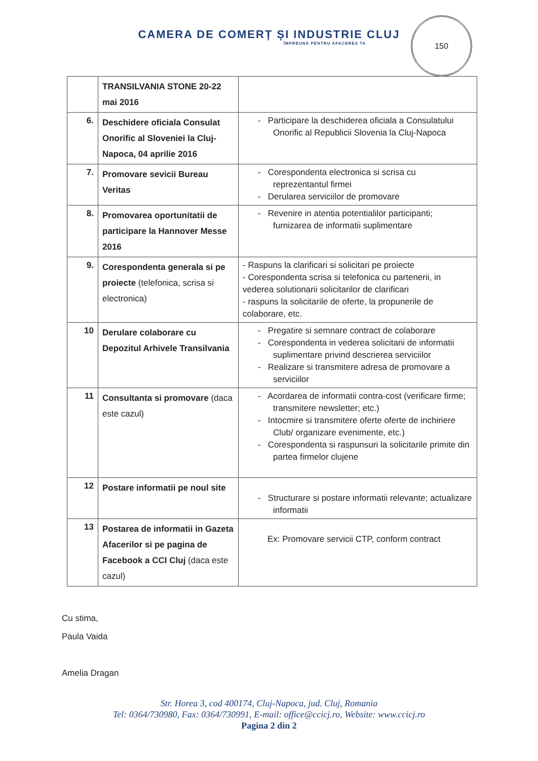CAMERA DE COMERȚ ȘI INDUSTRIE CLUJ
ÎMPREUNĂ PENTRU AFACEREA TA
150
| | TRANSILVANIA STONE 20-22 mai 2016 | |
| 6. | Deschidere oficiala Consulat Onorific al Sloveniei la Cluj-Napoca, 04 aprilie 2016 | - Participare la deschiderea oficiala a Consulatului Onorific al Republicii Slovenia la Cluj-Napoca |
| 7. | Promovare sevicii Bureau Veritas | - Corespondenta electronica si scrisa cu reprezentantul firmei - Derularea serviciilor de promovare |
| 8. | Promovarea oportunitatii de participare la Hannover Messe 2016 | - Revenire in atentia potentialilor participanti; furnizarea de informatii suplimentare |
| 9. | Corespondenta generala si pe proiecte (telefonica, scrisa si electronica) | - Raspuns la clarificari si solicitari pe proiecte - Corespondenta scrisa si telefonica cu partenerii, in vederea solutionarii solicitarilor de clarificari - raspuns la solicitarile de oferte, la propunerile de colaborare, etc. |
| 10 | Derulare colaborare cu Depozitul Arhivele Transilvania | - Pregatire si semnare contract de colaborare - Corespondenta in vederea solicitarii de informatii suplimentare privind descrierea serviciilor - Realizare si transmitere adresa de promovare a serviciilor |
| 11 | Consultanta si promovare (daca este cazul) | - Acordarea de informatii contra-cost (verificare firme; transmitere newsletter; etc.) - Intocmire si transmitere oferte oferte de inchiriere Club/ organizare evenimente, etc.) - Corespondenta si raspunsuri la solicitarile primite din partea firmelor clujene |
| 12 | Postare informatii pe noul site | - Structurare si postare informatii relevante; actualizare informatii |
| 13 | Postarea de informatii in Gazeta Afacerilor si pe pagina de Facebook a CCI Cluj (daca este cazul) | Ex: Promovare servicii CTP, conform contract |
Cu stima,
Paula Vaida
Amelia Dragan
Str. Horea 3, cod 400174, Cluj-Napoca, jud. Cluj, Romania
Tel: 0364/730980, Fax: 0364/730991, E-mail: office@ccicj.ro, Website: www.ccicj.ro
Pagina 2 din 2